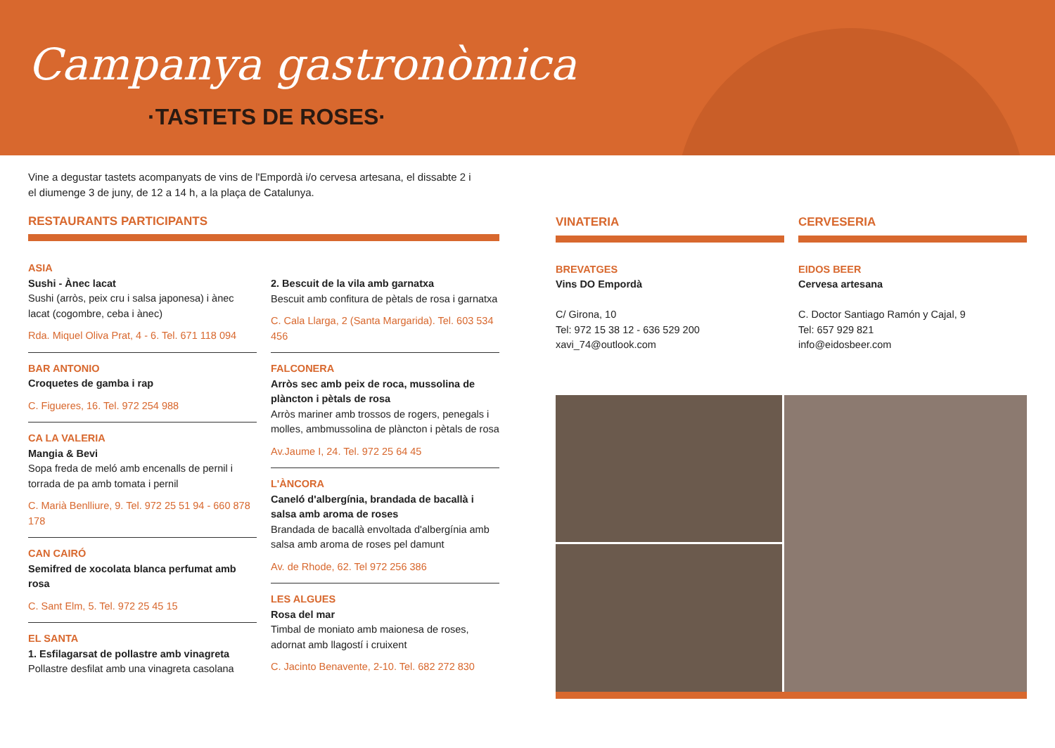Campanya gastronòmica
·TASTETS DE ROSES·
Vine a degustar tastets acompanyats de vins de l'Empordà i/o cervesa artesana, el dissabte 2 i el diumenge 3 de juny, de 12 a 14 h, a la plaça de Catalunya.
RESTAURANTS PARTICIPANTS
ASIA
Sushi - Ànec lacat
Sushi (arròs, peix cru i salsa japonesa) i ànec lacat (cogombre, ceba i ànec)
Rda. Miquel Oliva Prat, 4 - 6. Tel. 671 118 094
BAR ANTONIO
Croquetes de gamba i rap
C. Figueres, 16. Tel. 972 254 988
CA LA VALERIA
Mangia & Bevi
Sopa freda de meló amb encenalls de pernil i torrada de pa amb tomata i pernil
C. Marià Benlliure, 9. Tel. 972 25 51 94 - 660 878 178
CAN CAIRÓ
Semifred de xocolata blanca perfumat amb rosa
C. Sant Elm, 5. Tel. 972 25 45 15
EL SANTA
1. Esfilagarsat de pollastre amb vinagreta
Pollastre desfilat amb una vinagreta casolana
2. Bescuit de la vila amb garnatxa
Bescuit amb confitura de pètals de rosa i garnatxa
C. Cala Llarga, 2 (Santa Margarida). Tel. 603 534 456
FALCONERA
Arròs sec amb peix de roca, mussolina de plàncton i pètals de rosa
Arròs mariner amb trossos de rogers, penegals i molles, ambmussolina de plàncton i pètals de rosa
Av.Jaume I, 24. Tel. 972 25 64 45
L'ÀNCORA
Caneló d'albergínia, brandada de bacallà i salsa amb aroma de roses
Brandada de bacallà envoltada d'albergínia amb salsa amb aroma de roses pel damunt
Av. de Rhode, 62. Tel 972 256 386
LES ALGUES
Rosa del mar
Timbal de moniato amb maionesa de roses, adornat amb llagostí i cruixent
C. Jacinto Benavente, 2-10. Tel. 682 272 830
VINATERIA
BREVATGES
Vins DO Empordà
C/ Girona, 10
Tel: 972 15 38 12 - 636 529 200
xavi_74@outlook.com
CERVESERIA
EIDOS BEER
Cervesa artesana
C. Doctor Santiago Ramón y Cajal, 9
Tel: 657 929 821
info@eidosbeer.com